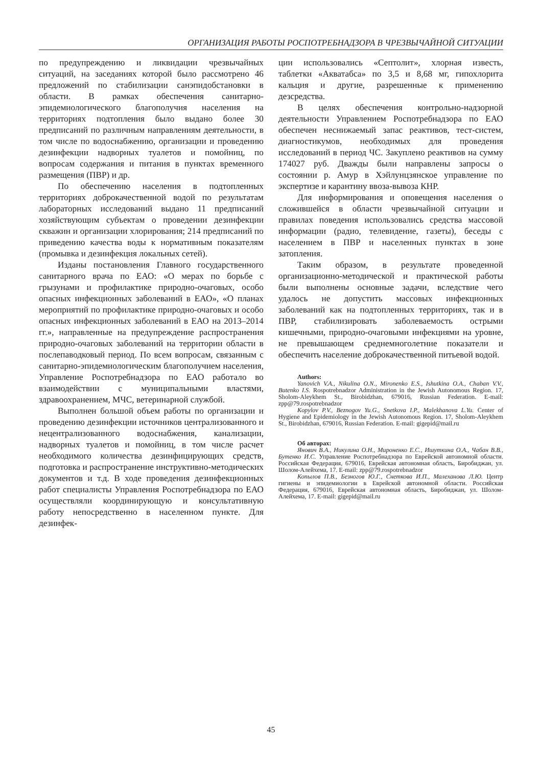ОРГАНИЗАЦИЯ РАБОТЫ РОСПОТРЕБНАДЗОРА В ЧРЕЗВЫЧАЙНОЙ СИТУАЦИИ
по предупреждению и ликвидации чрезвычайных ситуаций, на заседаниях которой было рассмотрено 46 предложений по стабилизации санэпидобстановки в области. В рамках обеспечения санитарно-эпидемиологического благополучия населения на территориях подтопления было выдано более 30 предписаний по различным направлениям деятельности, в том числе по водоснабжению, организации и проведению дезинфекции надворных туалетов и помойниц, по вопросам содержания и питания в пунктах временного размещения (ПВР) и др.
По обеспечению населения в подтопленных территориях доброкачественной водой по результатам лабораторных исследований выдано 11 предписаний хозяйствующим субъектам о проведении дезинфекции скважин и организации хлорирования; 214 предписаний по приведению качества воды к нормативным показателям (промывка и дезинфекция локальных сетей).
Изданы постановления Главного государственного санитарного врача по ЕАО: «О мерах по борьбе с грызунами и профилактике природно-очаговых, особо опасных инфекционных заболеваний в ЕАО», «О планах мероприятий по профилактике природно-очаговых и особо опасных инфекционных заболеваний в ЕАО на 2013–2014 гг.», направленные на предупреждение распространения природно-очаговых заболеваний на территории области в послепаводковый период. По всем вопросам, связанным с санитарно-эпидемиологическим благополучием населения, Управление Роспотребнадзора по ЕАО работало во взаимодействии с муниципальными властями, здравоохранением, МЧС, ветеринарной службой.
Выполнен большой объем работы по организации и проведению дезинфекции источников централизованного и нецентрализованного водоснабжения, канализации, надворных туалетов и помойниц, в том числе расчет необходимого количества дезинфицирующих средств, подготовка и распространение инструктивно-методических документов и т.д. В ходе проведения дезинфекционных работ специалисты Управления Роспотребнадзора по ЕАО осуществляли координирующую и консультативную работу непосредственно в населенном пункте. Для дезинфек-
ции использовались «Септолит», хлорная известь, таблетки «Акватабса» по 3,5 и 8,68 мг, гипохлорита кальция и другие, разрешенные к применению дезсредства.
В целях обеспечения контрольно-надзорной деятельности Управлением Роспотребнадзора по ЕАО обеспечен неснижаемый запас реактивов, тест-систем, диагностикумов, необходимых для проведения исследований в период ЧС. Закуплено реактивов на сумму 174027 руб. Дважды были направлены запросы о состоянии р. Амур в Хэйлунцзянское управление по экспертизе и карантину ввоза-вывоза КНР.
Для информирования и оповещения населения о сложившейся в области чрезвычайной ситуации и правилах поведения использовались средства массовой информации (радио, телевидение, газеты), беседы с населением в ПВР и населенных пунктах в зоне затопления.
Таким образом, в результате проведенной организационно-методической и практической работы были выполнены основные задачи, вследствие чего удалось не допустить массовых инфекционных заболеваний как на подтопленных территориях, так и в ПВР, стабилизировать заболеваемость острыми кишечными, природно-очаговыми инфекциями на уровне, не превышающем среднемноголетние показатели и обеспечить население доброкачественной питьевой водой.
Authors:
Yanovich V.A., Nikulina O.N., Mironenko E.S., Ishutkina O.A., Chaban V.V., Butenko I.S. Rospotrebnadzor Administration in the Jewish Autonomous Region. 17, Sholom-Aleykhem St., Birobidzhan, 679016, Russian Federation. E-mail: zpp@79.rospotrebnadzor
Kopylov P.V., Beznogov Yu.G., Snetkova I.P., Malekhanova L.Yu. Center of Hygiene and Epidemiology in the Jewish Autonomous Region. 17, Sholom-Aleykhem St., Birobidzhan, 679016, Russian Federation. E-mail: gigepid@mail.ru
Об авторах:
Янович В.А., Никулина О.Н., Мироненко Е.С., Ишуткина О.А., Чабан В.В., Бутенко И.С. Управление Роспотребнадзора по Еврейской автономной области. Российская Федерация, 679016, Еврейская автономная область, Биробиджан, ул. Шолом-Алейхема, 17. E-mail: zpp@79.rospotrebnadzor
Копылов П.В., Безногов Ю.Г., Снеткова И.П., Малеханова Л.Ю. Центр гигиены и эпидемиологии в Еврейской автономной области. Российская Федерация, 679016, Еврейская автономная область, Биробиджан, ул. Шолом-Алейхема, 17. E-mail: gigepid@mail.ru
45